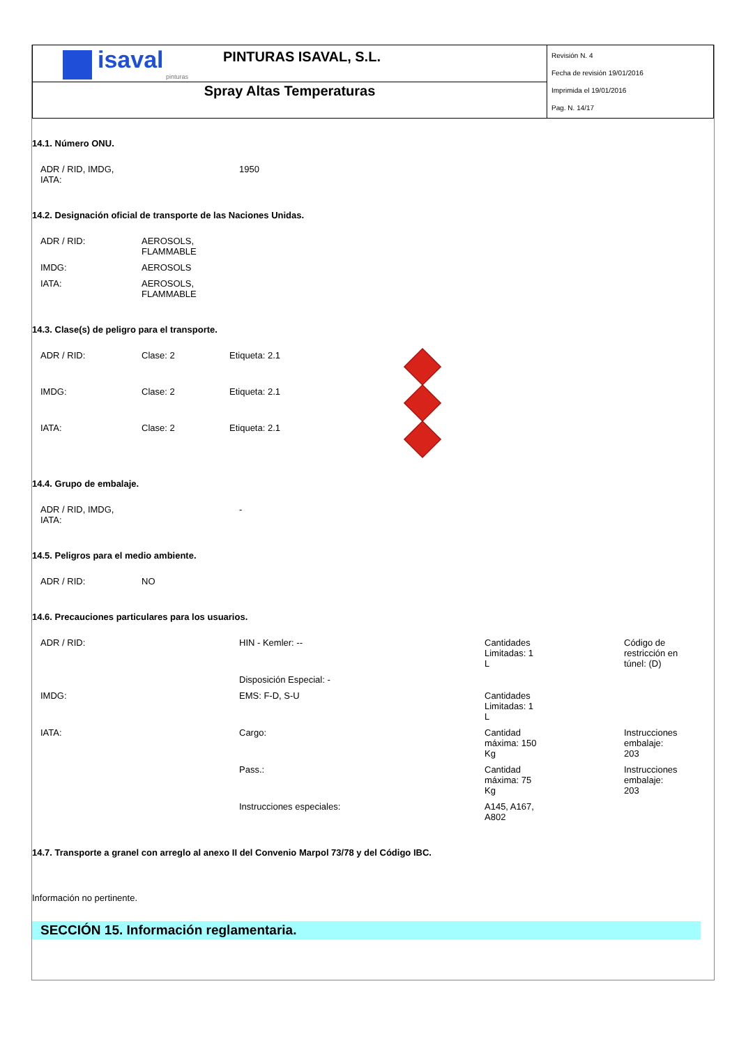| isaval pinturas PINTURAS ISAVAL, S.L. | Revisión N. 4 Fecha de revisión 19/01/2016 Imprimida el 19/01/2016 Pag. N. 14/17 |
| Spray Altas Temperaturas | |
14.1. Número ONU.
| ADR / RID, IMDG, IATA: | 1950 |
14.2. Designación oficial de transporte de las Naciones Unidas.
| ADR / RID: | AEROSOLS, FLAMMABLE |
| IMDG: | AEROSOLS |
| IATA: | AEROSOLS, FLAMMABLE |
14.3. Clase(s) de peligro para el transporte.
| ADR / RID: | Clase: 2 | Etiqueta: 2.1 | |
| IMDG: | Clase: 2 | Etiqueta: 2.1 | |
| IATA: | Clase: 2 | Etiqueta: 2.1 | |
14.4. Grupo de embalaje.
| ADR / RID, IMDG, IATA: | - |
14.5. Peligros para el medio ambiente.
| ADR / RID: | NO |
14.6. Precauciones particulares para los usuarios.
| ADR / RID: | HIN - Kemler: -- | Cantidades Limitadas: 1 L | Código de restricción en túnel: (D) |
| | Disposición Especial: - | | |
| IMDG: | EMS: F-D, S-U | Cantidades Limitadas: 1 L | |
| IATA: | Cargo: | Cantidad máxima: 150 Kg | Instrucciones embalaje: 203 |
| | Pass.: | Cantidad máxima: 75 Kg | Instrucciones embalaje: 203 |
| | Instrucciones especiales: | A145, A167, A802 | |
14.7. Transporte a granel con arreglo al anexo II del Convenio Marpol 73/78 y del Código IBC.
Información no pertinente.
SECCIÓN 15. Información reglamentaria.